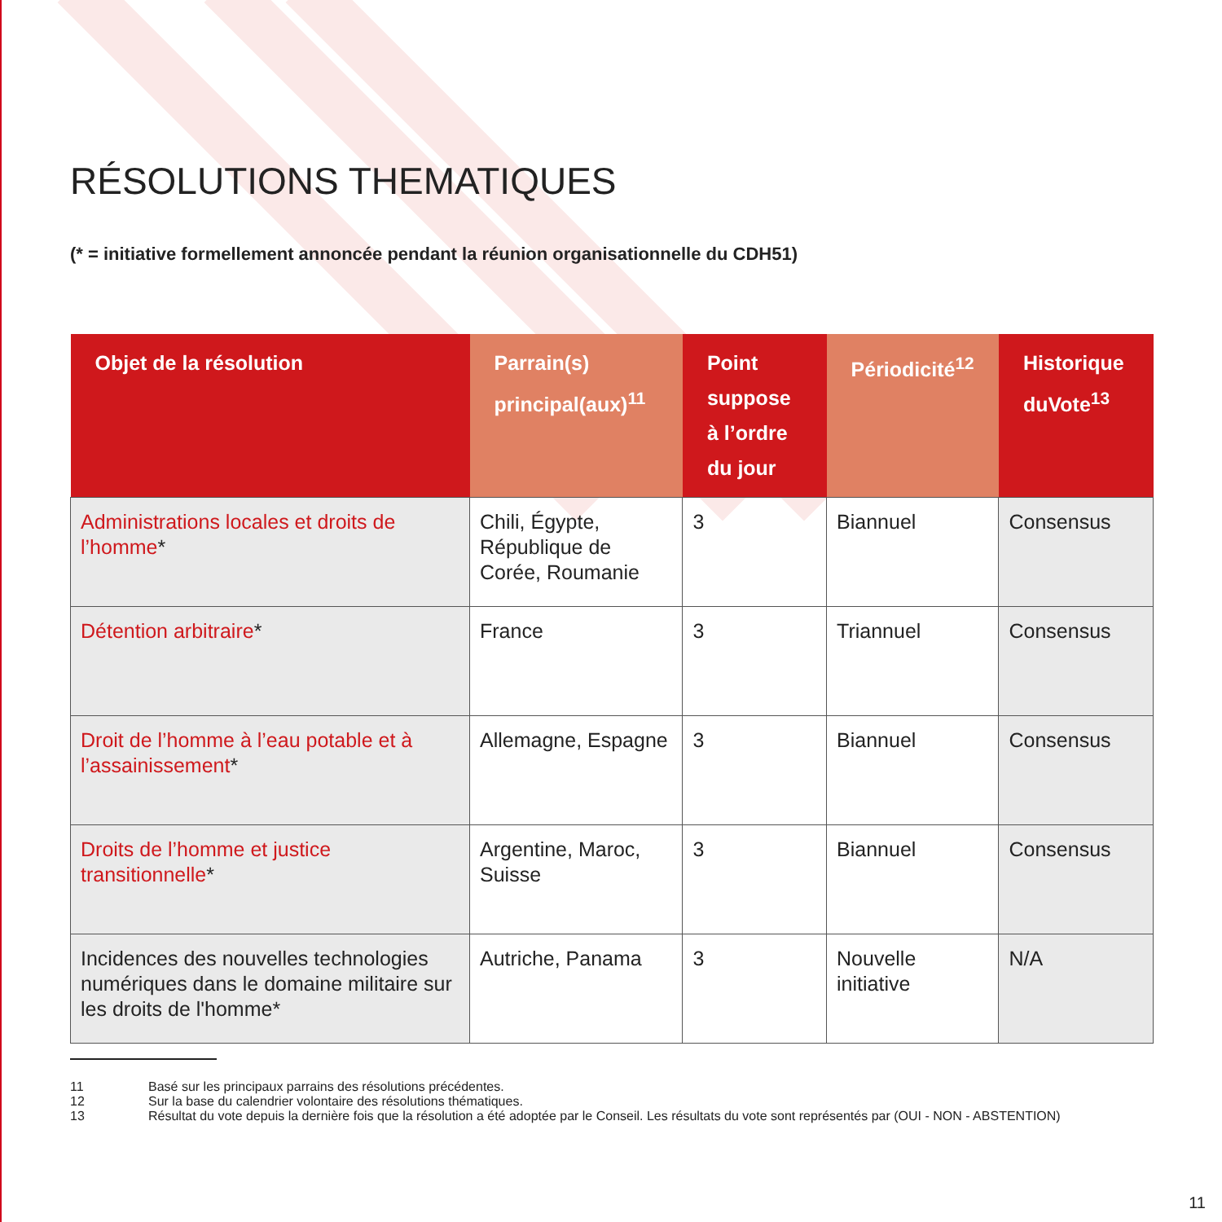RÉSOLUTIONS THEMATIQUES
(* = initiative formellement annoncée pendant la réunion organisationnelle du CDH51)
| Objet de la résolution | Parrain(s) principal(aux)<sup>11</sup> | Point suppose à l’ordre du jour | Périodicité<sup>12</sup> | Historique duVote<sup>13</sup> |
| --- | --- | --- | --- | --- |
| Administrations locales et droits de l’homme * | Chili, Égypte, République de Corée, Roumanie | 3 | Biannuel | Consensus |
| Détention arbitraire * | France | 3 | Triannuel | Consensus |
| Droit de l’homme à l’eau potable et à l’assainissement * | Allemagne, Espagne | 3 | Biannuel | Consensus |
| Droits de l’homme et justice transitionnelle * | Argentine, Maroc, Suisse | 3 | Biannuel | Consensus |
| Incidences des nouvelles technologies numériques dans le domaine militaire sur les droits de l'homme* | Autriche, Panama | 3 | Nouvelle initiative | N/A |
11 Basé sur les principaux parrains des résolutions précédentes.
12 Sur la base du calendrier volontaire des résolutions thématiques.
13 Résultat du vote depuis la dernière fois que la résolution a été adoptée par le Conseil. Les résultats du vote sont représentés par (OUI - NON - ABSTENTION)
11